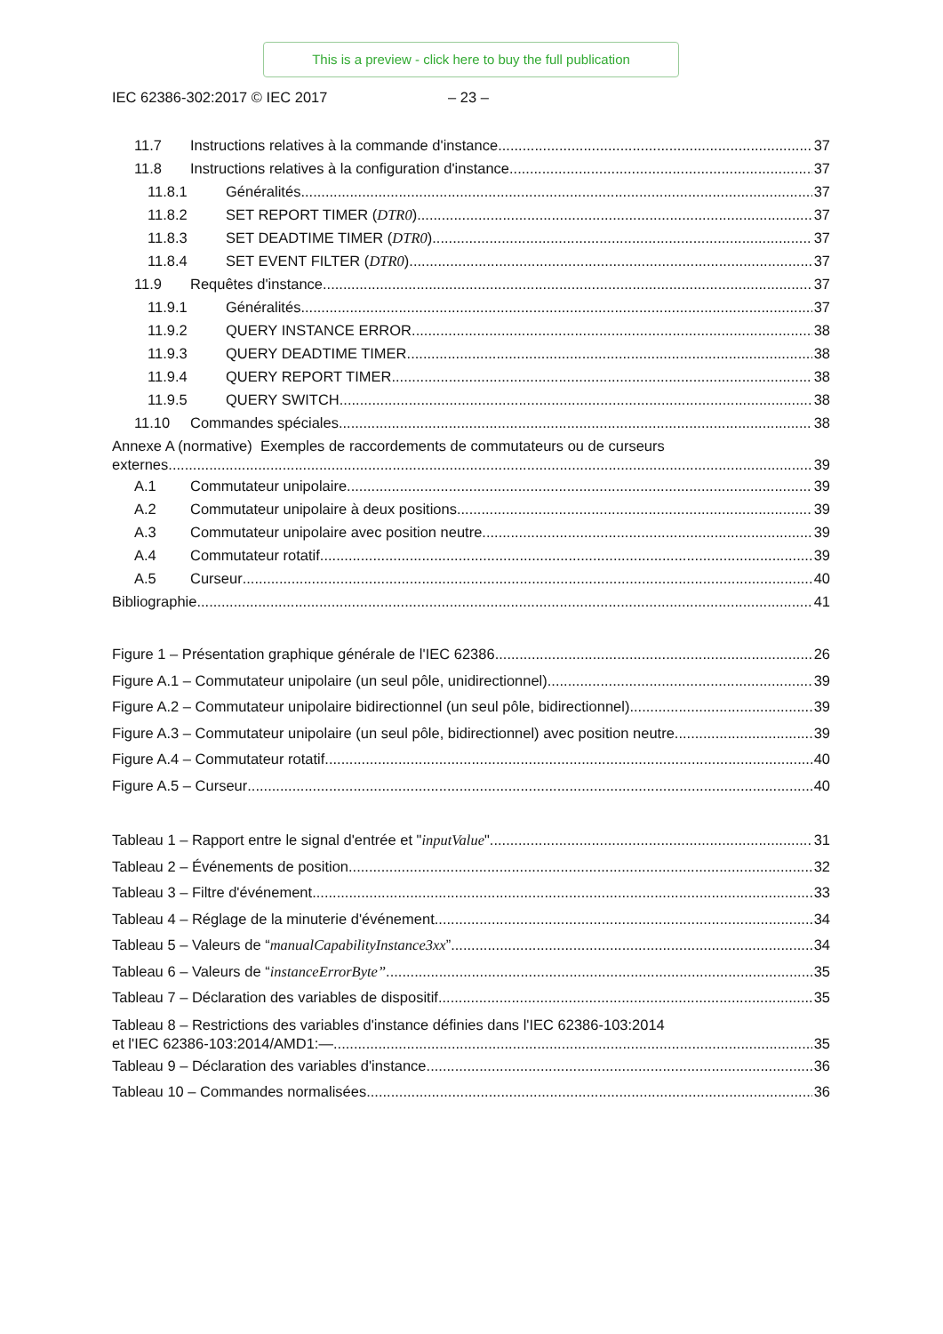This is a preview - click here to buy the full publication
IEC 62386-302:2017 © IEC 2017 – 23 –
11.7 Instructions relatives à la commande d'instance 37
11.8 Instructions relatives à la configuration d'instance 37
11.8.1 Généralités 37
11.8.2 SET REPORT TIMER (DTR0) 37
11.8.3 SET DEADTIME TIMER (DTR0) 37
11.8.4 SET EVENT FILTER (DTR0) 37
11.9 Requêtes d'instance 37
11.9.1 Généralités 37
11.9.2 QUERY INSTANCE ERROR 38
11.9.3 QUERY DEADTIME TIMER 38
11.9.4 QUERY REPORT TIMER 38
11.9.5 QUERY SWITCH 38
11.10 Commandes spéciales 38
Annexe A (normative) Exemples de raccordements de commutateurs ou de curseurs
externes 39
A.1 Commutateur unipolaire 39
A.2 Commutateur unipolaire à deux positions 39
A.3 Commutateur unipolaire avec position neutre 39
A.4 Commutateur rotatif 39
A.5 Curseur 40
Bibliographie 41
Figure 1 – Présentation graphique générale de l'IEC 62386 26
Figure A.1 – Commutateur unipolaire (un seul pôle, unidirectionnel) 39
Figure A.2 – Commutateur unipolaire bidirectionnel (un seul pôle, bidirectionnel) 39
Figure A.3 – Commutateur unipolaire (un seul pôle, bidirectionnel) avec position neutre 39
Figure A.4 – Commutateur rotatif 40
Figure A.5 – Curseur 40
Tableau 1 – Rapport entre le signal d'entrée et " inputValue " 31
Tableau 2 – Événements de position 32
Tableau 3 – Filtre d'événement 33
Tableau 4 – Réglage de la minuterie d'événement 34
Tableau 5 – Valeurs de “manualCapabilityInstance3xx” 34
Tableau 6 – Valeurs de “instanceErrorByte” 35
Tableau 7 – Déclaration des variables de dispositif 35
Tableau 8 – Restrictions des variables d'instance définies dans l'IEC 62386-103:2014
et l'IEC 62386-103:2014/AMD1:— 35
Tableau 9 – Déclaration des variables d'instance 36
Tableau 10 – Commandes normalisées 36